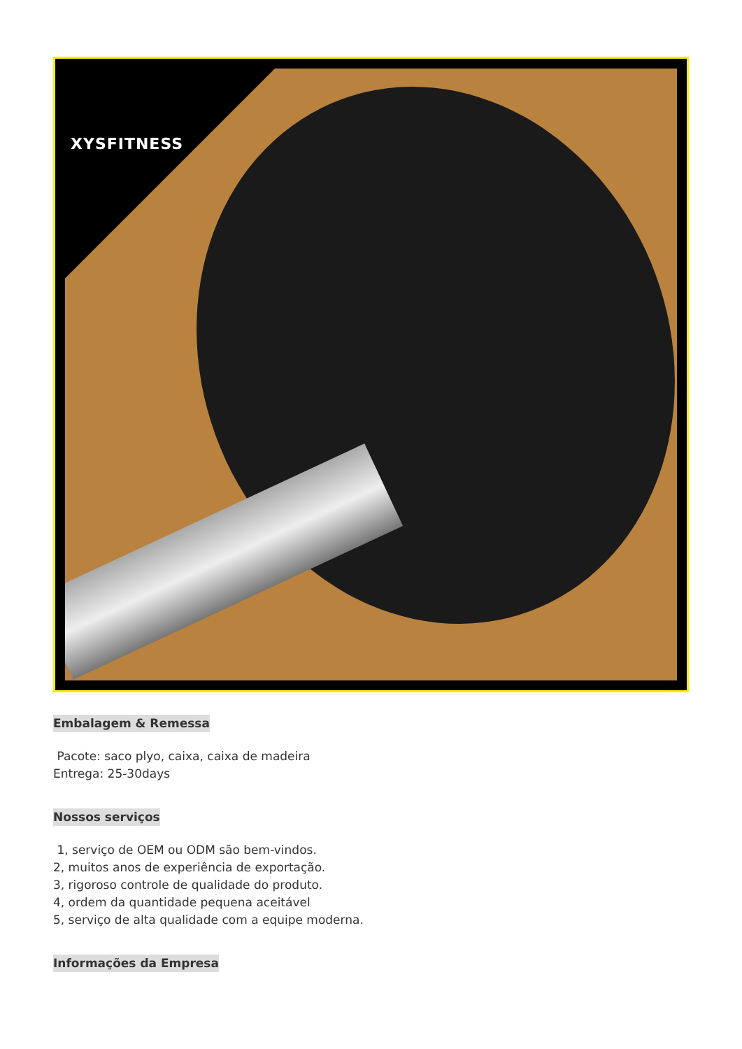XYSFITNESS
Embalagem & Remessa
Pacote: saco plyo, caixa, caixa de madeira
Entrega: 25-30days
Nossos serviços
1, serviço de OEM ou ODM são bem-vindos.
2, muitos anos de experiência de exportação.
3, rigoroso controle de qualidade do produto.
4, ordem da quantidade pequena aceitável
5, serviço de alta qualidade com a equipe moderna.
Informações da Empresa